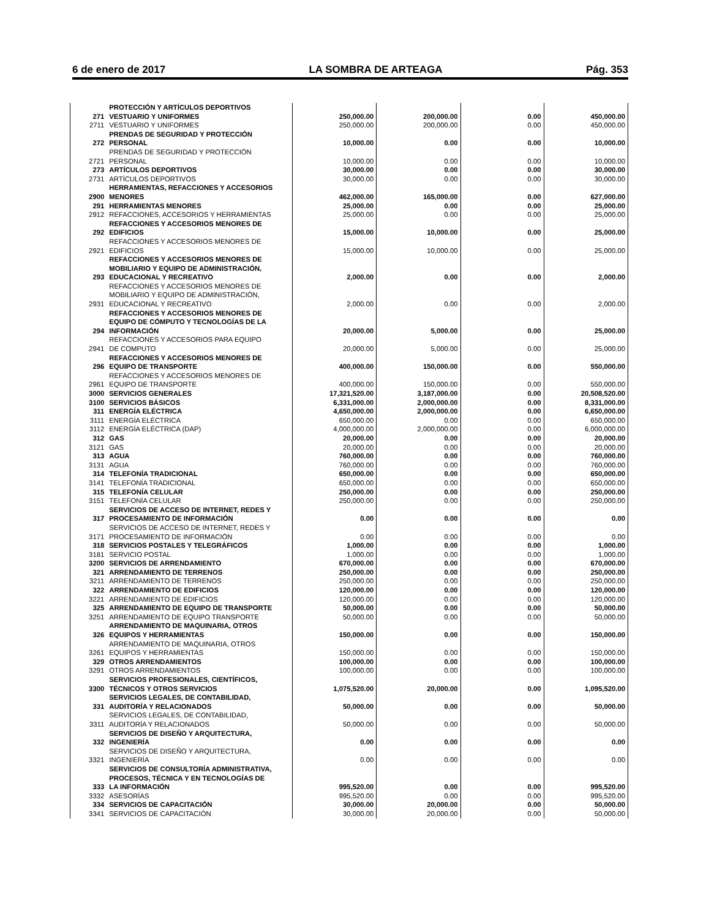6 de enero de 2017 LA SOMBRA DE ARTEAGA Pág. 353
| 271 | PROTECCIÓN Y ARTÍCULOS DEPORTIVOS VESTUARIO Y UNIFORMES | 250,000.00 | 200,000.00 | 0.00 | 450,000.00 |
| 2711 | VESTUARIO Y UNIFORMES | 250,000.00 | 200,000.00 | 0.00 | 450,000.00 |
| 272 | PRENDAS DE SEGURIDAD Y PROTECCIÓN PERSONAL | 10,000.00 | 0.00 | 0.00 | 10,000.00 |
| 2721 | PRENDAS DE SEGURIDAD Y PROTECCIÓN PERSONAL | 10,000.00 | 0.00 | 0.00 | 10,000.00 |
| 273 | ARTÍCULOS DEPORTIVOS | 30,000.00 | 0.00 | 0.00 | 30,000.00 |
| 2731 | ARTÍCULOS DEPORTIVOS | 30,000.00 | 0.00 | 0.00 | 30,000.00 |
| 2900 | HERRAMIENTAS, REFACCIONES Y ACCESORIOS MENORES | 462,000.00 | 165,000.00 | 0.00 | 627,000.00 |
| 291 | HERRAMIENTAS MENORES | 25,000.00 | 0.00 | 0.00 | 25,000.00 |
| 2912 | REFACCIONES, ACCESORIOS Y HERRAMIENTAS | 25,000.00 | 0.00 | 0.00 | 25,000.00 |
| 292 | REFACCIONES Y ACCESORIOS MENORES DE EDIFICIOS | 15,000.00 | 10,000.00 | 0.00 | 25,000.00 |
| 2921 | REFACCIONES Y ACCESORIOS MENORES DE EDIFICIOS | 15,000.00 | 10,000.00 | 0.00 | 25,000.00 |
| 293 | REFACCIONES Y ACCESORIOS MENORES DE MOBILIARIO Y EQUIPO DE ADMINISTRACIÓN, EDUCACIONAL Y RECREATIVO | 2,000.00 | 0.00 | 0.00 | 2,000.00 |
| 2931 | REFACCIONES Y ACCESORIOS MENORES DE MOBILIARIO Y EQUIPO DE ADMINISTRACIÓN, EDUCACIONAL Y RECREATIVO | 2,000.00 | 0.00 | 0.00 | 2,000.00 |
| 294 | REFACCIONES Y ACCESORIOS MENORES DE EQUIPO DE CÓMPUTO Y TECNOLOGÍAS DE LA INFORMACIÓN | 20,000.00 | 5,000.00 | 0.00 | 25,000.00 |
| 2941 | REFACCIONES Y ACCESORIOS PARA EQUIPO DE COMPUTO | 20,000.00 | 5,000.00 | 0.00 | 25,000.00 |
| 296 | REFACCIONES Y ACCESORIOS MENORES DE EQUIPO DE TRANSPORTE | 400,000.00 | 150,000.00 | 0.00 | 550,000.00 |
| 2961 | REFACCIONES Y ACCESORIOS MENORES DE EQUIPO DE TRANSPORTE | 400,000.00 | 150,000.00 | 0.00 | 550,000.00 |
| 3000 | SERVICIOS GENERALES | 17,321,520.00 | 3,187,000.00 | 0.00 | 20,508,520.00 |
| 3100 | SERVICIOS BÁSICOS | 6,331,000.00 | 2,000,000.00 | 0.00 | 8,331,000.00 |
| 311 | ENERGÍA ELÉCTRICA | 4,650,000.00 | 2,000,000.00 | 0.00 | 6,650,000.00 |
| 3111 | ENERGÍA ELÉCTRICA | 650,000.00 | 0.00 | 0.00 | 650,000.00 |
| 3112 | ENERGÍA ELÉCTRICA (DAP) | 4,000,000.00 | 2,000,000.00 | 0.00 | 6,000,000.00 |
| 312 | GAS | 20,000.00 | 0.00 | 0.00 | 20,000.00 |
| 3121 | GAS | 20,000.00 | 0.00 | 0.00 | 20,000.00 |
| 313 | AGUA | 760,000.00 | 0.00 | 0.00 | 760,000.00 |
| 3131 | AGUA | 760,000.00 | 0.00 | 0.00 | 760,000.00 |
| 314 | TELEFONÍA TRADICIONAL | 650,000.00 | 0.00 | 0.00 | 650,000.00 |
| 3141 | TELEFONÍA TRADICIONAL | 650,000.00 | 0.00 | 0.00 | 650,000.00 |
| 315 | TELEFONÍA CELULAR | 250,000.00 | 0.00 | 0.00 | 250,000.00 |
| 3151 | TELEFONÍA CELULAR | 250,000.00 | 0.00 | 0.00 | 250,000.00 |
| 317 | SERVICIOS DE ACCESO DE INTERNET, REDES Y PROCESAMIENTO DE INFORMACIÓN | 0.00 | 0.00 | 0.00 | 0.00 |
| 3171 | SERVICIOS DE ACCESO DE INTERNET, REDES Y PROCESAMIENTO DE INFORMACIÓN | 0.00 | 0.00 | 0.00 | 0.00 |
| 318 | SERVICIOS POSTALES Y TELEGRÁFICOS | 1,000.00 | 0.00 | 0.00 | 1,000.00 |
| 3181 | SERVICIO POSTAL | 1,000.00 | 0.00 | 0.00 | 1,000.00 |
| 3200 | SERVICIOS DE ARRENDAMIENTO | 670,000.00 | 0.00 | 0.00 | 670,000.00 |
| 321 | ARRENDAMIENTO DE TERRENOS | 250,000.00 | 0.00 | 0.00 | 250,000.00 |
| 3211 | ARRENDAMIENTO DE TERRENOS | 250,000.00 | 0.00 | 0.00 | 250,000.00 |
| 322 | ARRENDAMIENTO DE EDIFICIOS | 120,000.00 | 0.00 | 0.00 | 120,000.00 |
| 3221 | ARRENDAMIENTO DE EDIFICIOS | 120,000.00 | 0.00 | 0.00 | 120,000.00 |
| 325 | ARRENDAMIENTO DE EQUIPO DE TRANSPORTE | 50,000.00 | 0.00 | 0.00 | 50,000.00 |
| 3251 | ARRENDAMIENTO DE EQUIPO TRANSPORTE | 50,000.00 | 0.00 | 0.00 | 50,000.00 |
| 326 | ARRENDAMIENTO DE MAQUINARIA, OTROS EQUIPOS Y HERRAMIENTAS | 150,000.00 | 0.00 | 0.00 | 150,000.00 |
| 3261 | ARRENDAMIENTO DE MAQUINARIA, OTROS EQUIPOS Y HERRAMIENTAS | 150,000.00 | 0.00 | 0.00 | 150,000.00 |
| 329 | OTROS ARRENDAMIENTOS | 100,000.00 | 0.00 | 0.00 | 100,000.00 |
| 3291 | OTROS ARRENDAMIENTOS | 100,000.00 | 0.00 | 0.00 | 100,000.00 |
| 3300 | SERVICIOS PROFESIONALES, CIENTÍFICOS, TÉCNICOS Y OTROS SERVICIOS | 1,075,520.00 | 20,000.00 | 0.00 | 1,095,520.00 |
| 331 | SERVICIOS LEGALES, DE CONTABILIDAD, AUDITORÍA Y RELACIONADOS | 50,000.00 | 0.00 | 0.00 | 50,000.00 |
| 3311 | SERVICIOS LEGALES, DE CONTABILIDAD, AUDITORÍA Y RELACIONADOS | 50,000.00 | 0.00 | 0.00 | 50,000.00 |
| 332 | SERVICIOS DE DISEÑO Y ARQUITECTURA, INGENIERÍA | 0.00 | 0.00 | 0.00 | 0.00 |
| 3321 | SERVICIOS DE DISEÑO Y ARQUITECTURA, INGENIERÍA | 0.00 | 0.00 | 0.00 | 0.00 |
| 333 | SERVICIOS DE CONSULTORÍA ADMINISTRATIVA, PROCESOS, TÉCNICA Y EN TECNOLOGÍAS DE LA INFORMACIÓN | 995,520.00 | 0.00 | 0.00 | 995,520.00 |
| 3332 | ASESORÍAS | 995,520.00 | 0.00 | 0.00 | 995,520.00 |
| 334 | SERVICIOS DE CAPACITACIÓN | 30,000.00 | 20,000.00 | 0.00 | 50,000.00 |
| 3341 | SERVICIOS DE CAPACITACIÓN | 30,000.00 | 20,000.00 | 0.00 | 50,000.00 |